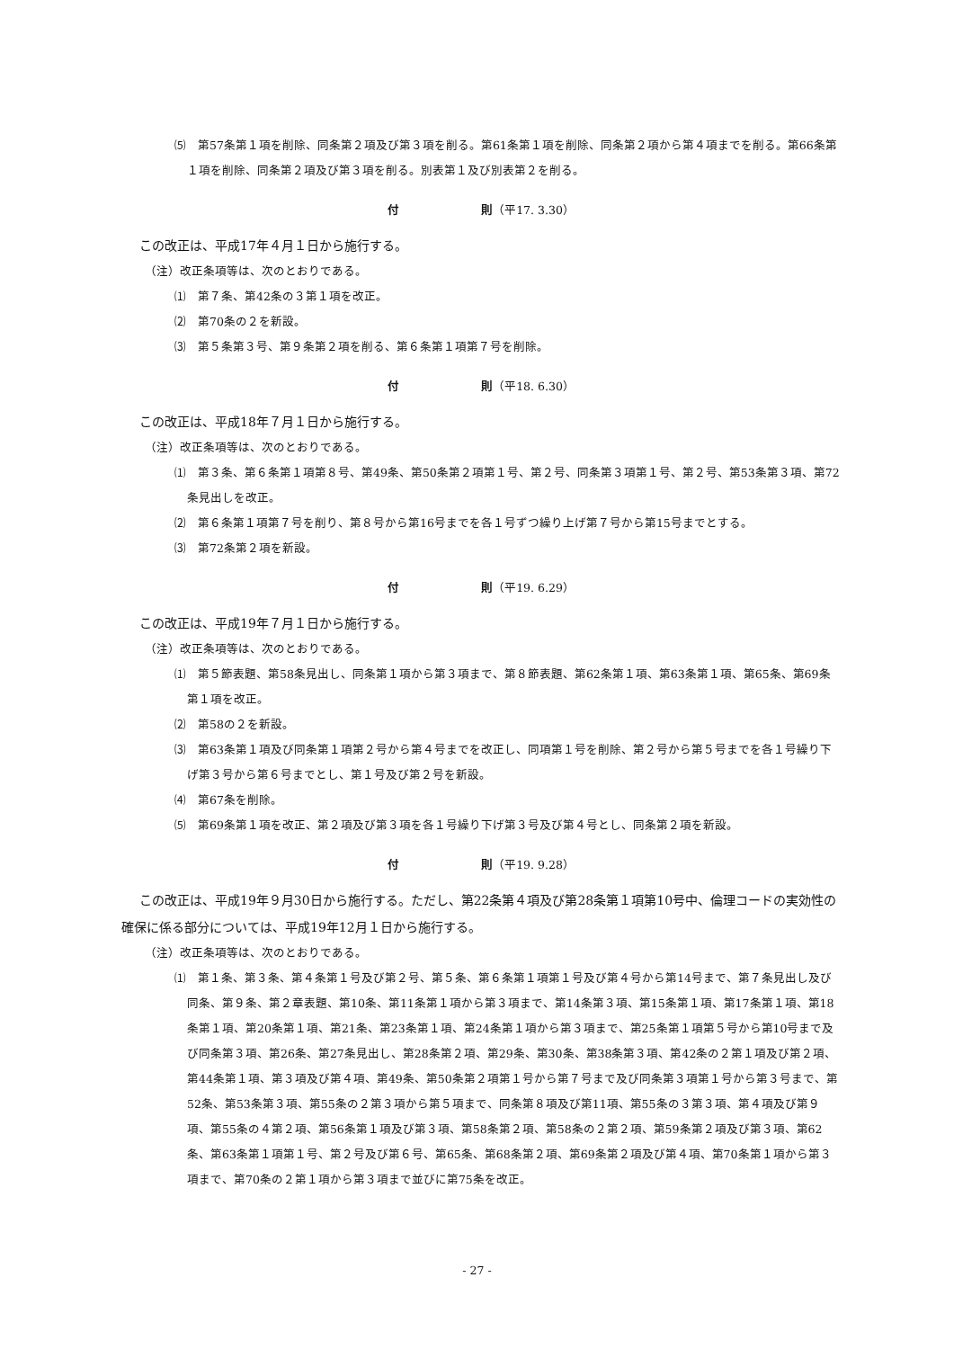⑸　第57条第１項を削除、同条第２項及び第３項を削る。第61条第１項を削除、同条第２項から第４項までを削る。第66条第１項を削除、同条第２項及び第３項を削る。別表第１及び別表第２を削る。
付　　　　　　　則（平17. 3.30）
この改正は、平成17年４月１日から施行する。
（注）改正条項等は、次のとおりである。
⑴　第７条、第42条の３第１項を改正。
⑵　第70条の２を新設。
⑶　第５条第３号、第９条第２項を削る、第６条第１項第７号を削除。
付　　　　　　　則（平18. 6.30）
この改正は、平成18年７月１日から施行する。
（注）改正条項等は、次のとおりである。
⑴　第３条、第６条第１項第８号、第49条、第50条第２項第１号、第２号、同条第３項第１号、第２号、第53条第３項、第72条見出しを改正。
⑵　第６条第１項第７号を削り、第８号から第16号までを各１号ずつ繰り上げ第７号から第15号までとする。
⑶　第72条第２項を新設。
付　　　　　　　則（平19. 6.29）
この改正は、平成19年７月１日から施行する。
（注）改正条項等は、次のとおりである。
⑴　第５節表題、第58条見出し、同条第１項から第３項まで、第８節表題、第62条第１項、第63条第１項、第65条、第69条第１項を改正。
⑵　第58の２を新設。
⑶　第63条第１項及び同条第１項第２号から第４号までを改正し、同項第１号を削除、第２号から第５号までを各１号繰り下げ第３号から第６号までとし、第１号及び第２号を新設。
⑷　第67条を削除。
⑸　第69条第１項を改正、第２項及び第３項を各１号繰り下げ第３号及び第４号とし、同条第２項を新設。
付　　　　　　　則（平19. 9.28）
この改正は、平成19年９月30日から施行する。ただし、第22条第４項及び第28条第１項第10号中、倫理コードの実効性の確保に係る部分については、平成19年12月１日から施行する。
（注）改正条項等は、次のとおりである。
⑴　第１条、第３条、第４条第１号及び第２号、第５条、第６条第１項第１号及び第４号から第14号まで、第７条見出し及び同条、第９条、第２章表題、第10条、第11条第１項から第３項まで、第14条第３項、第15条第１項、第17条第１項、第18条第１項、第20条第１項、第21条、第23条第１項、第24条第１項から第３項まで、第25条第１項第５号から第10号まで及び同条第３項、第26条、第27条見出し、第28条第２項、第29条、第30条、第38条第３項、第42条の２第１項及び第２項、第44条第１項、第３項及び第４項、第49条、第50条第２項第１号から第７号まで及び同条第３項第１号から第３号まで、第52条、第53条第３項、第55条の２第３項から第５項まで、同条第８項及び第11項、第55条の３第３項、第４項及び第９項、第55条の４第２項、第56条第１項及び第３項、第58条第２項、第58条の２第２項、第59条第２項及び第３項、第62条、第63条第１項第１号、第２号及び第６号、第65条、第68条第２項、第69条第２項及び第４項、第70条第１項から第３項まで、第70条の２第１項から第３項まで並びに第75条を改正。
- 27 -